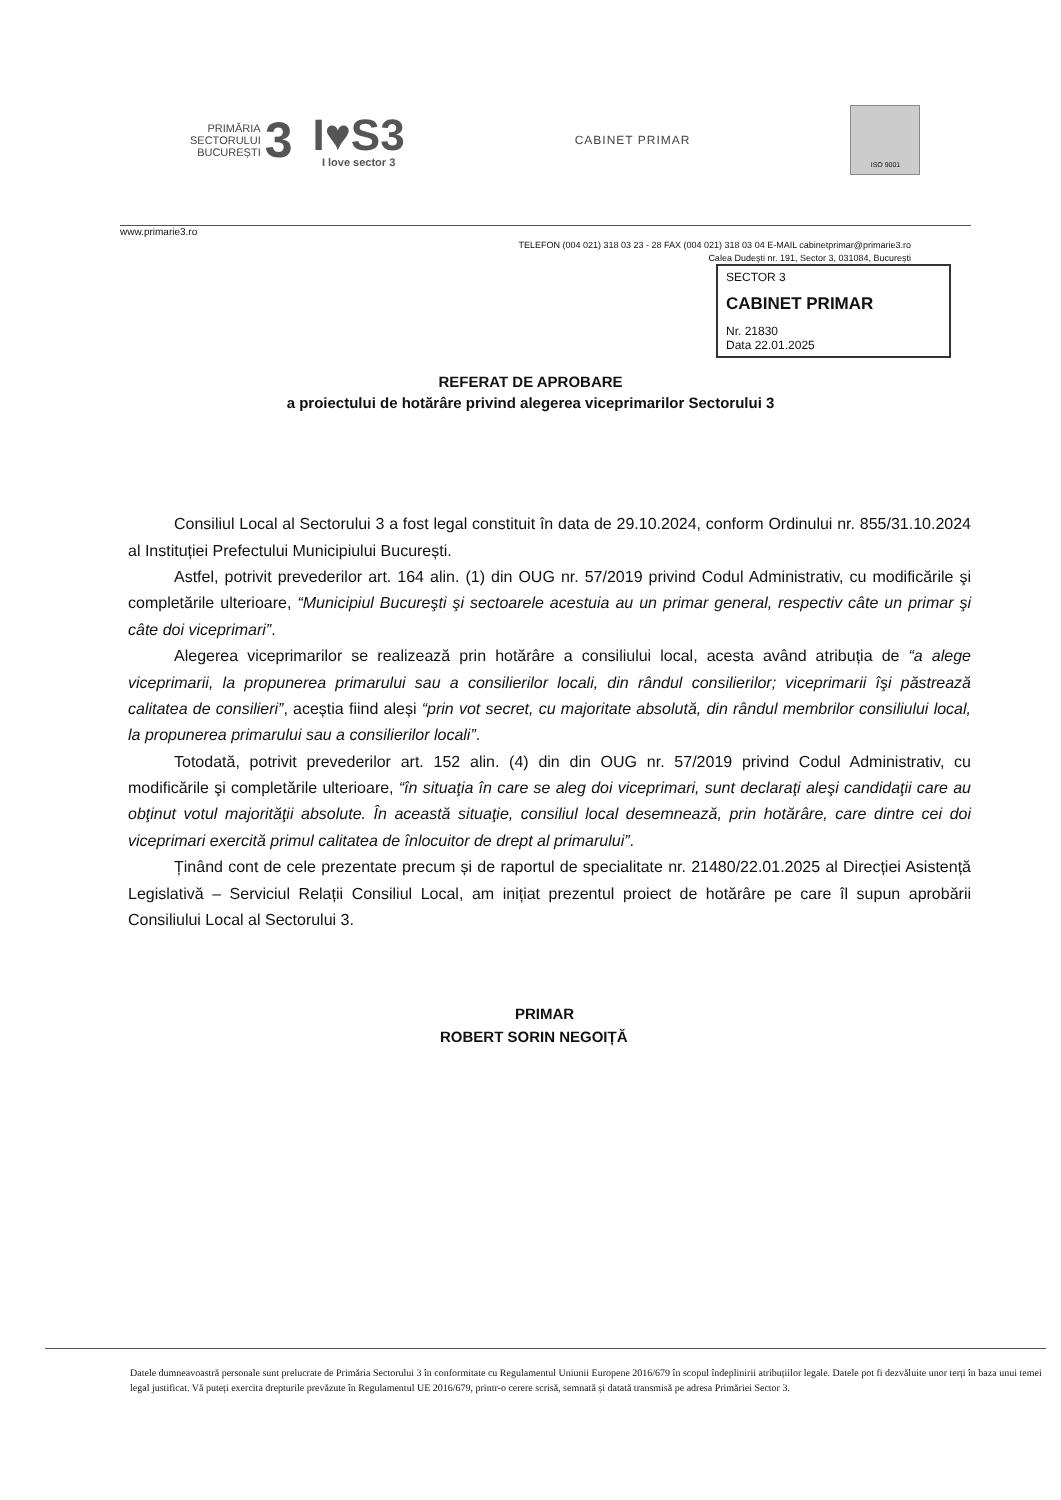PRIMĂRIA
SECTORULUI
BUCUREȘTI
3
I♥S3
I love sector 3
CABINET PRIMAR
ISO 9001
www.primarie3.ro
TELEFON (004 021) 318 03 23 - 28 FAX (004 021) 318 03 04 E-MAIL cabinetprimar@primarie3.ro
Calea Dudești nr. 191, Sector 3, 031084, București
SECTOR 3
CABINET PRIMAR
Nr. 21830
Data 22.01.2025
REFERAT DE APROBARE
a proiectului de hotărâre privind alegerea viceprimarilor Sectorului 3
Consiliul Local al Sectorului 3 a fost legal constituit în data de 29.10.2024, conform Ordinului nr. 855/31.10.2024 al Instituției Prefectului Municipiului București.
Astfel, potrivit prevederilor art. 164 alin. (1) din OUG nr. 57/2019 privind Codul Administrativ, cu modificările şi completările ulterioare, “Municipiul Bucureşti şi sectoarele acestuia au un primar general, respectiv câte un primar şi câte doi viceprimari”.
Alegerea viceprimarilor se realizează prin hotărâre a consiliului local, acesta având atribuția de “a alege viceprimarii, la propunerea primarului sau a consilierilor locali, din rândul consilierilor; viceprimarii îşi păstrează calitatea de consilieri”, aceștia fiind aleși “prin vot secret, cu majoritate absolută, din rândul membrilor consiliului local, la propunerea primarului sau a consilierilor locali”.
Totodată, potrivit prevederilor art. 152 alin. (4) din din OUG nr. 57/2019 privind Codul Administrativ, cu modificările şi completările ulterioare, “în situaţia în care se aleg doi viceprimari, sunt declaraţi aleşi candidaţii care au obţinut votul majorităţii absolute. În această situaţie, consiliul local desemnează, prin hotărâre, care dintre cei doi viceprimari exercită primul calitatea de înlocuitor de drept al primarului”.
Ținând cont de cele prezentate precum și de raportul de specialitate nr. 21480/22.01.2025 al Direcției Asistență Legislativă – Serviciul Relații Consiliul Local, am inițiat prezentul proiect de hotărâre pe care îl supun aprobării Consiliului Local al Sectorului 3.
PRIMAR
ROBERT SORIN NEGOIȚĂ
Datele dumneavoastră personale sunt prelucrate de Primăria Sectorului 3 în conformitate cu Regulamentul Uniunii Europene 2016/679 în scopul îndeplinirii atribuțiilor legale. Datele pot fi dezvăluite unor terți în baza unui temei legal justificat. Vă puteți exercita drepturile prevăzute în Regulamentul UE 2016/679, printr-o cerere scrisă, semnată și datată transmisă pe adresa Primăriei Sector 3.